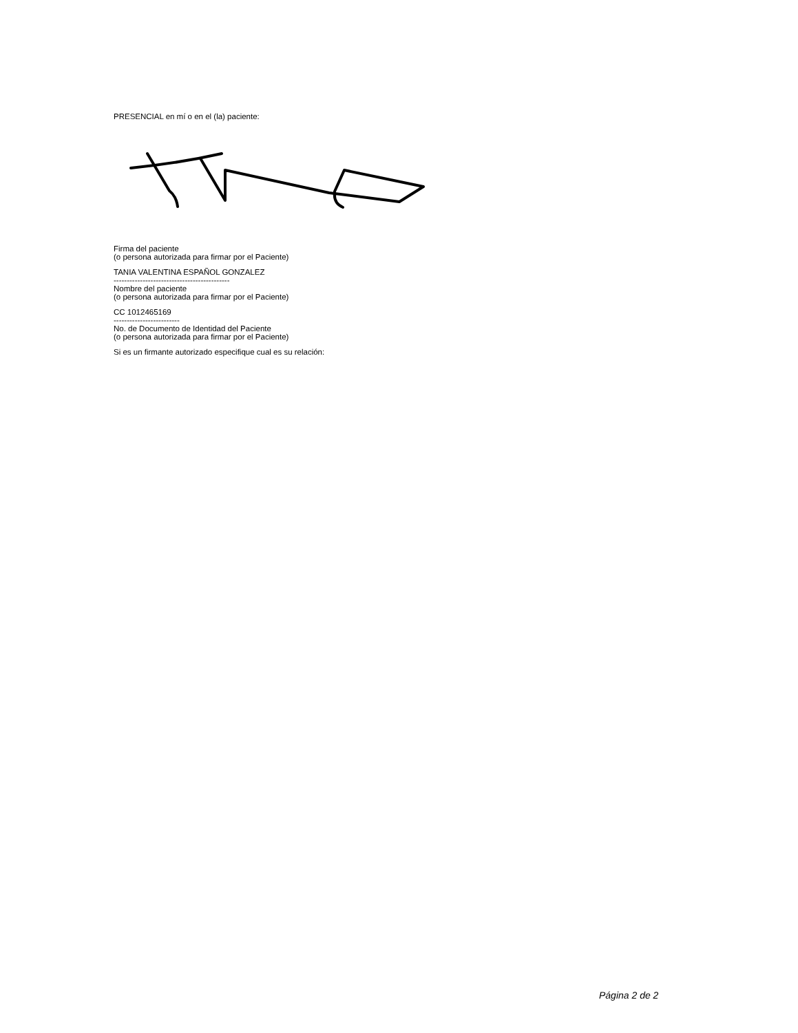PRESENCIAL en mí o en el (la) paciente:
Firma del paciente
(o persona autorizada para firmar por el Paciente)
TANIA VALENTINA ESPAÑOL GONZALEZ
--------------------------------------------
Nombre del paciente
(o persona autorizada para firmar por el Paciente)
CC 1012465169
-------------------------
No. de Documento de Identidad del Paciente
(o persona autorizada para firmar por el Paciente)
Si es un firmante autorizado especifique cual es su relación:
Página 2 de 2